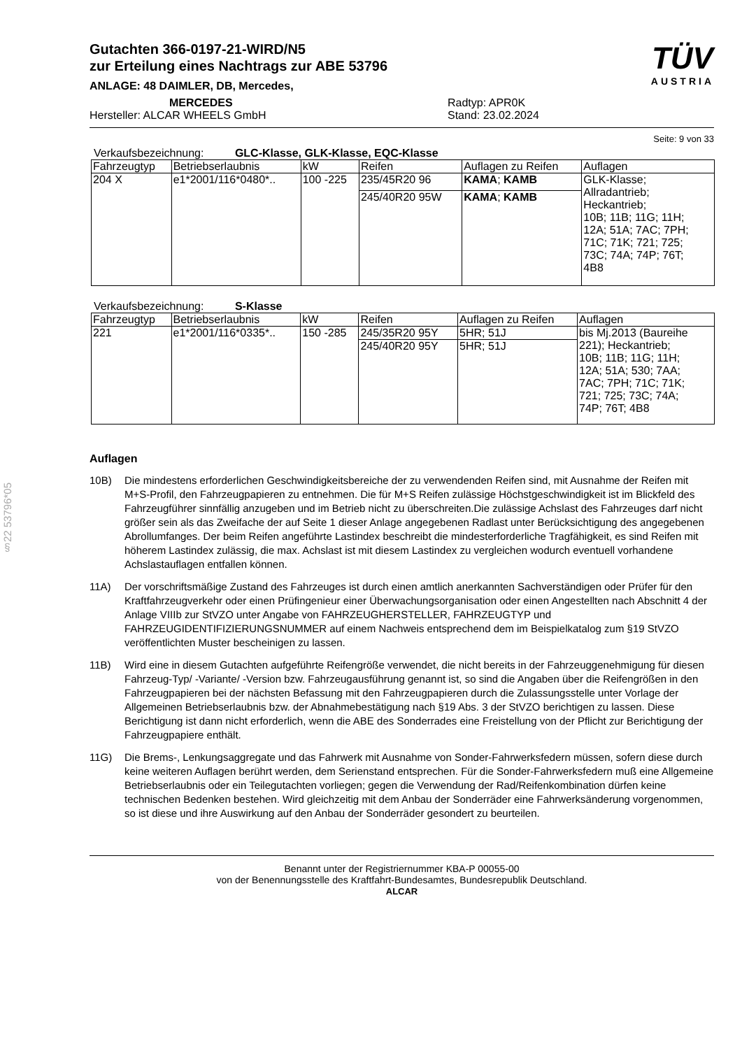§22 53796*05
Gutachten 366-0197-21-WIRD/N5
zur Erteilung eines Nachtrags zur ABE 53796
ANLAGE: 48 DAIMLER, DB, Mercedes,
MERCEDES
Hersteller: ALCAR WHEELS GmbH
Radtyp: APR0K
Stand: 23.02.2024
TÜV
AUSTRIA
Seite: 9 von 33
Verkaufsbezeichnung: GLC-Klasse, GLK-Klasse, EQC-Klasse
| Fahrzeugtyp | Betriebserlaubnis | kW | Reifen | Auflagen zu Reifen | Auflagen |
| --- | --- | --- | --- | --- | --- |
| 204 X | e1*2001/116*0480*.. | 100 -225 | 235/45R20 96 | KAMA ; KAMB | GLK-Klasse; Allradantrieb; Heckantrieb; 10B; 11B; 11G; 11H; 12A; 51A; 7AC; 7PH; 71C; 71K; 721; 725; 73C; 74A; 74P; 76T; 4B8 |
| | | | 245/40R20 95W | KAMA ; KAMB | |
Verkaufsbezeichnung: S-Klasse
| Fahrzeugtyp | Betriebserlaubnis | kW | Reifen | Auflagen zu Reifen | Auflagen |
| --- | --- | --- | --- | --- | --- |
| 221 | e1*2001/116*0335*.. | 150 -285 | 245/35R20 95Y | 5HR; 51J | bis Mj.2013 (Baureihe 221); Heckantrieb; 10B; 11B; 11G; 11H; 12A; 51A; 530; 7AA; 7AC; 7PH; 71C; 71K; 721; 725; 73C; 74A; 74P; 76T; 4B8 |
| | | | 245/40R20 95Y | 5HR; 51J | |
Auflagen
10B) Die mindestens erforderlichen Geschwindigkeitsbereiche der zu verwendenden Reifen sind, mit Ausnahme der Reifen mit M+S-Profil, den Fahrzeugpapieren zu entnehmen. Die für M+S Reifen zulässige Höchstgeschwindigkeit ist im Blickfeld des Fahrzeugführer sinnfällig anzugeben und im Betrieb nicht zu überschreiten.Die zulässige Achslast des Fahrzeuges darf nicht größer sein als das Zweifache der auf Seite 1 dieser Anlage angegebenen Radlast unter Berücksichtigung des angegebenen Abrollumfanges. Der beim Reifen angeführte Lastindex beschreibt die mindesterforderliche Tragfähigkeit, es sind Reifen mit höherem Lastindex zulässig, die max. Achslast ist mit diesem Lastindex zu vergleichen wodurch eventuell vorhandene Achslastauflagen entfallen können.
11A) Der vorschriftsmäßige Zustand des Fahrzeuges ist durch einen amtlich anerkannten Sachverständigen oder Prüfer für den Kraftfahrzeugverkehr oder einen Prüfingenieur einer Überwachungsorganisation oder einen Angestellten nach Abschnitt 4 der Anlage VIIIb zur StVZO unter Angabe von FAHRZEUGHERSTELLER, FAHRZEUGTYP und FAHRZEUGIDENTIFIZIERUNGSNUMMER auf einem Nachweis entsprechend dem im Beispielkatalog zum §19 StVZO veröffentlichten Muster bescheinigen zu lassen.
11B) Wird eine in diesem Gutachten aufgeführte Reifengröße verwendet, die nicht bereits in der Fahrzeuggenehmigung für diesen Fahrzeug-Typ/ -Variante/ -Version bzw. Fahrzeugausführung genannt ist, so sind die Angaben über die Reifengrößen in den Fahrzeugpapieren bei der nächsten Befassung mit den Fahrzeugpapieren durch die Zulassungsstelle unter Vorlage der Allgemeinen Betriebserlaubnis bzw. der Abnahmebestätigung nach §19 Abs. 3 der StVZO berichtigen zu lassen. Diese Berichtigung ist dann nicht erforderlich, wenn die ABE des Sonderrades eine Freistellung von der Pflicht zur Berichtigung der Fahrzeugpapiere enthält.
11G) Die Brems-, Lenkungsaggregate und das Fahrwerk mit Ausnahme von Sonder-Fahrwerksfedern müssen, sofern diese durch keine weiteren Auflagen berührt werden, dem Serienstand entsprechen. Für die Sonder-Fahrwerksfedern muß eine Allgemeine Betriebserlaubnis oder ein Teilegutachten vorliegen; gegen die Verwendung der Rad/Reifenkombination dürfen keine technischen Bedenken bestehen. Wird gleichzeitig mit dem Anbau der Sonderräder eine Fahrwerksänderung vorgenommen, so ist diese und ihre Auswirkung auf den Anbau der Sonderräder gesondert zu beurteilen.
Benannt unter der Registriernummer KBA-P 00055-00
von der Benennungsstelle des Kraftfahrt-Bundesamtes, Bundesrepublik Deutschland.
ALCAR